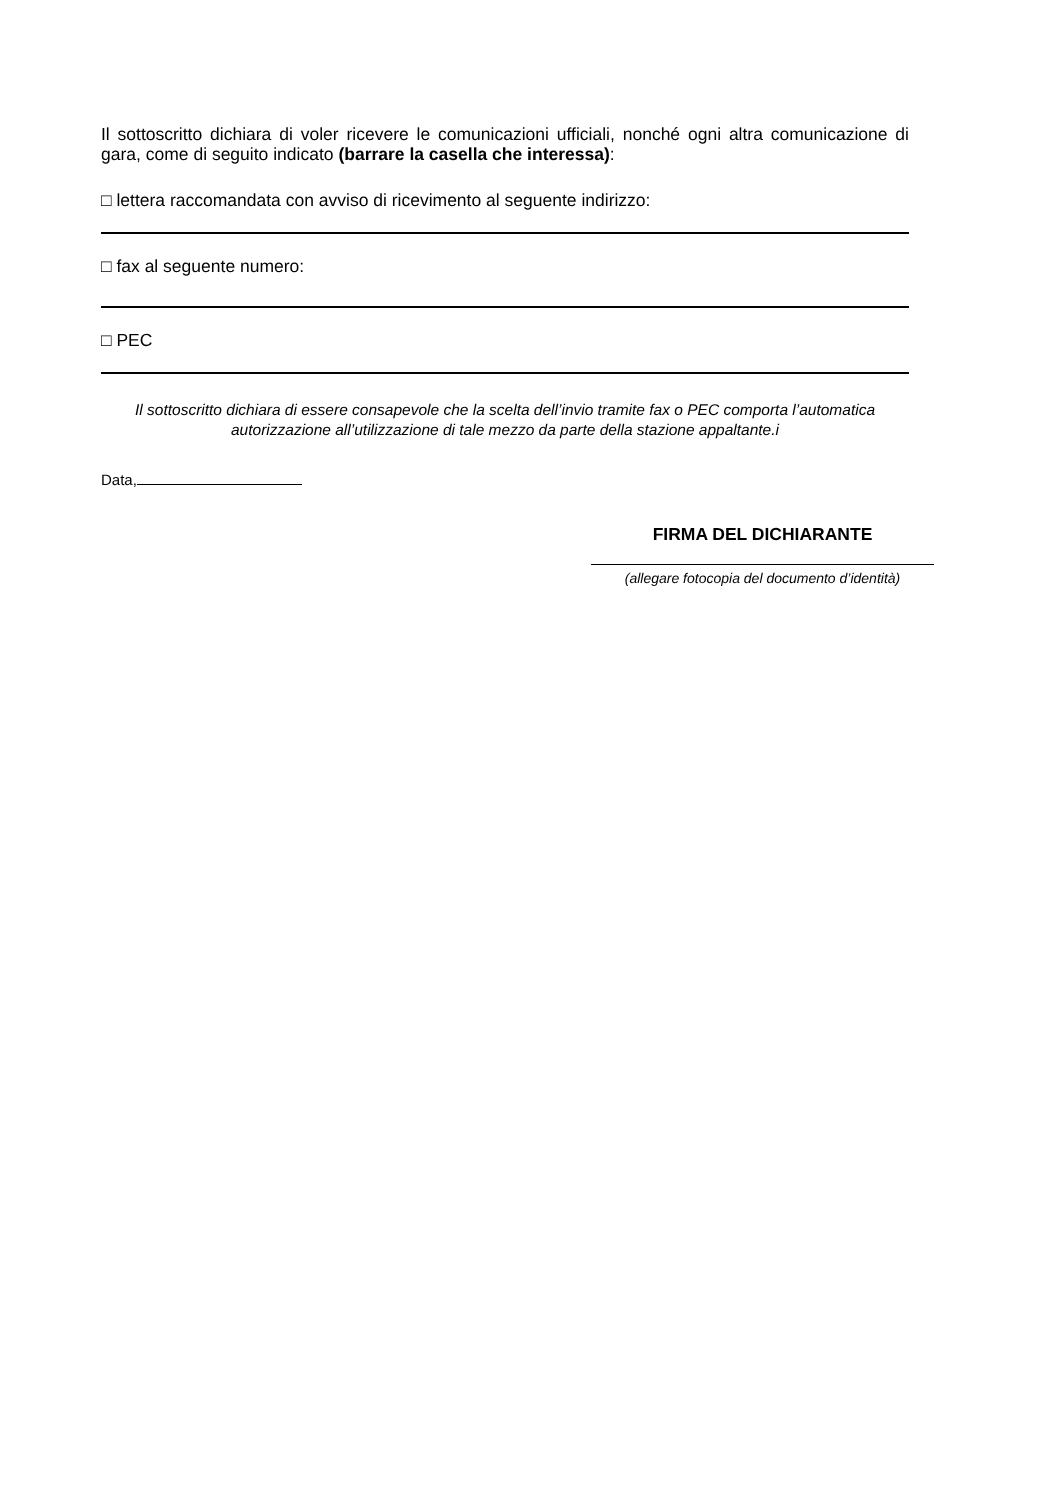Il sottoscritto dichiara di voler ricevere le comunicazioni ufficiali, nonché ogni altra comunicazione di gara, come di seguito indicato (barrare la casella che interessa):
□ lettera raccomandata con avviso di ricevimento al seguente indirizzo:
□ fax al seguente numero:
□ PEC
Il sottoscritto dichiara di essere consapevole che la scelta dell’invio tramite fax o PEC comporta l’automatica autorizzazione all’utilizzazione di tale mezzo da parte della stazione appaltante.i
Data,
FIRMA DEL DICHIARANTE
(allegare fotocopia del documento d’identità)